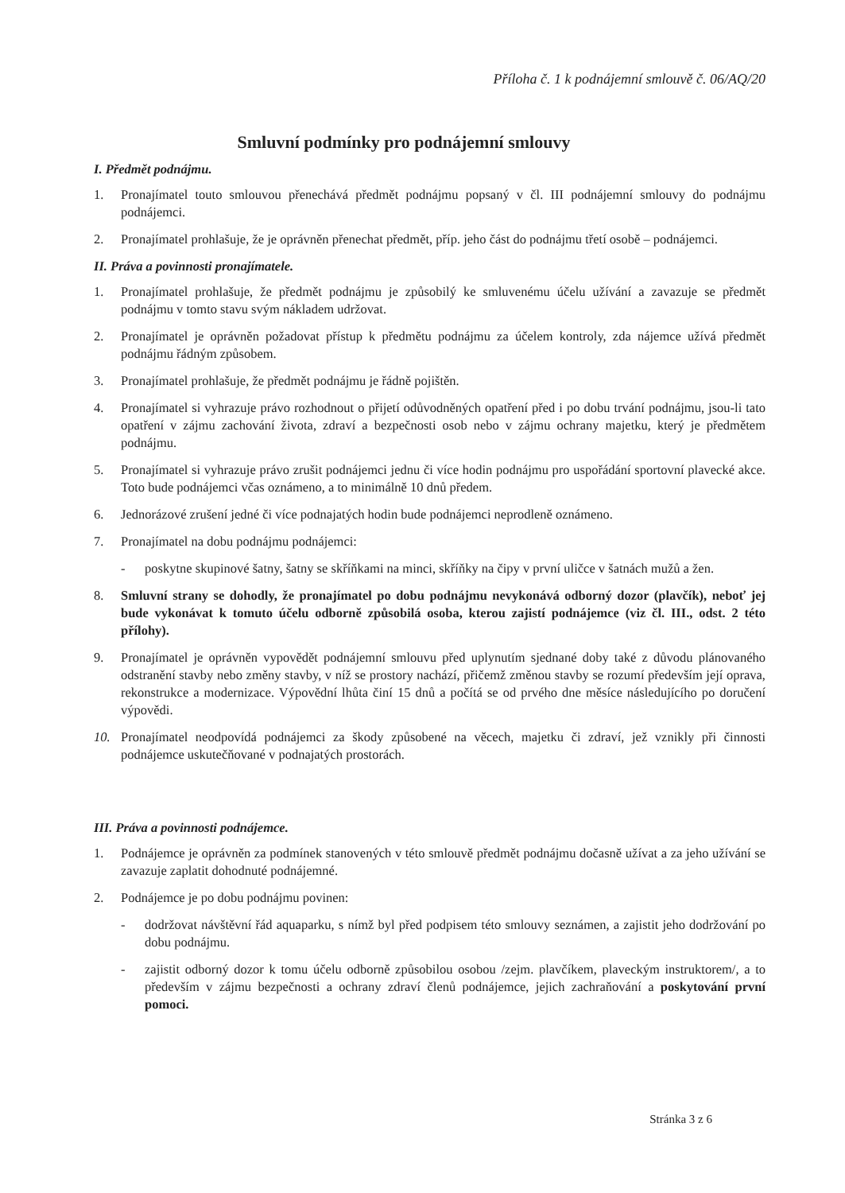Příloha č. 1 k podnájemní smlouvě č. 06/AQ/20
Smluvní podmínky pro podnájemní smlouvy
I. Předmět podnájmu.
1. Pronajímatel touto smlouvou přenechává předmět podnájmu popsaný v čl. III podnájemní smlouvy do podnájmu podnájemci.
2. Pronajímatel prohlašuje, že je oprávněn přenechat předmět, příp. jeho část do podnájmu třetí osobě – podnájemci.
II. Práva a povinnosti pronajímatele.
1. Pronajímatel prohlašuje, že předmět podnájmu je způsobilý ke smluvenému účelu užívání a zavazuje se předmět podnájmu v tomto stavu svým nákladem udržovat.
2. Pronajímatel je oprávněn požadovat přístup k předmětu podnájmu za účelem kontroly, zda nájemce užívá předmět podnájmu řádným způsobem.
3. Pronajímatel prohlašuje, že předmět podnájmu je řádně pojištěn.
4. Pronajímatel si vyhrazuje právo rozhodnout o přijetí odůvodněných opatření před i po dobu trvání podnájmu, jsou-li tato opatření v zájmu zachování života, zdraví a bezpečnosti osob nebo v zájmu ochrany majetku, který je předmětem podnájmu.
5. Pronajímatel si vyhrazuje právo zrušit podnájemci jednu či více hodin podnájmu pro uspořádání sportovní plavecké akce. Toto bude podnájemci včas oznámeno, a to minimálně 10 dnů předem.
6. Jednorázové zrušení jedné či více podnajatých hodin bude podnájemci neprodleně oznámeno.
7. Pronajímatel na dobu podnájmu podnájemci:
- poskytne skupinové šatny, šatny se skříňkami na minci, skříňky na čipy v první uličce v šatnách mužů a žen.
8. Smluvní strany se dohodly, že pronajímatel po dobu podnájmu nevykonává odborný dozor (plavčík), neboť jej bude vykonávat k tomuto účelu odborně způsobilá osoba, kterou zajistí podnájemce (viz čl. III., odst. 2 této přílohy).
9. Pronajímatel je oprávněn vypovědět podnájemní smlouvu před uplynutím sjednané doby také z důvodu plánovaného odstranění stavby nebo změny stavby, v níž se prostory nachází, přičemž změnou stavby se rozumí především její oprava, rekonstrukce a modernizace. Výpovědní lhůta činí 15 dnů a počítá se od prvého dne měsíce následujícího po doručení výpovědi.
10. Pronajímatel neodpovídá podnájemci za škody způsobené na věcech, majetku či zdraví, jež vznikly při činnosti podnájemce uskutečňované v podnajatých prostorách.
III. Práva a povinnosti podnájemce.
1. Podnájemce je oprávněn za podmínek stanovených v této smlouvě předmět podnájmu dočasně užívat a za jeho užívání se zavazuje zaplatit dohodnuté podnájemné.
2. Podnájemce je po dobu podnájmu povinen:
- dodržovat návštěvní řád aquaparku, s nímž byl před podpisem této smlouvy seznámen, a zajistit jeho dodržování po dobu podnájmu.
- zajistit odborný dozor k tomu účelu odborně způsobilou osobou /zejm. plavčíkem, plaveckým instruktorem/, a to především v zájmu bezpečnosti a ochrany zdraví členů podnájemce, jejich zachraňování a poskytování první pomoci.
Stránka 3 z 6